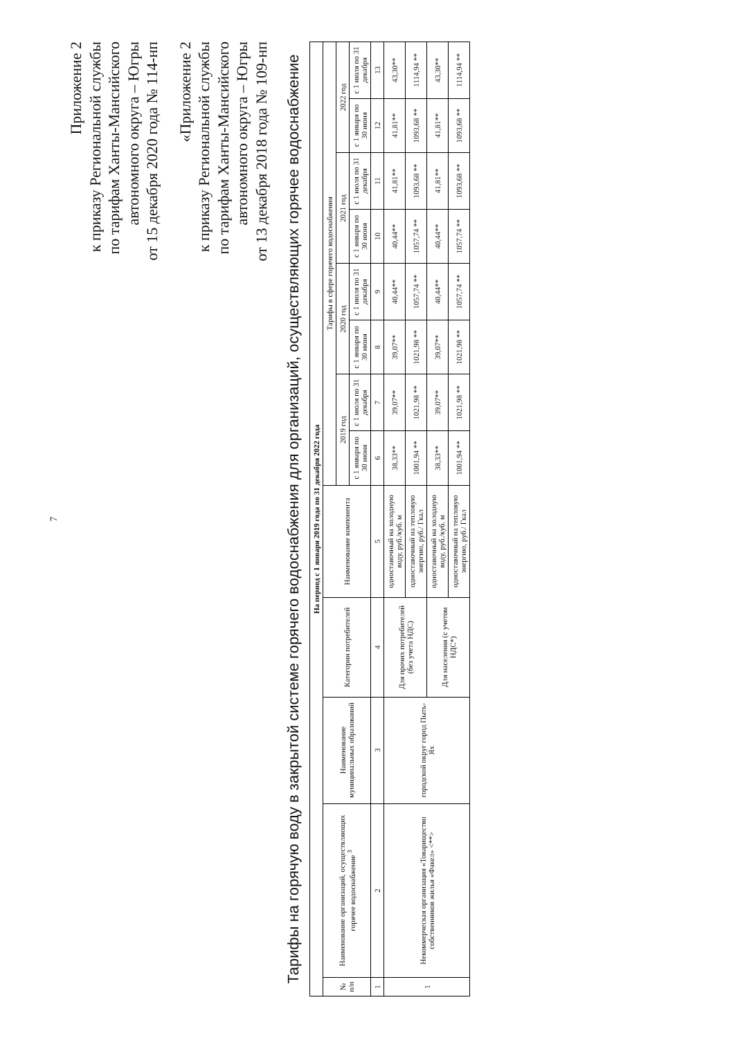7
Приложение 2
к приказу Региональной службы
по тарифам Ханты-Мансийского
автономного округа – Югры
от 15 декабря 2020 года № 114-нп
«Приложение 2
к приказу Региональной службы
по тарифам Ханты-Мансийского
автономного округа – Югры
от 13 декабря 2018 года № 109-нп
Тарифы на горячую воду в закрытой системе горячего водоснабжения для организаций, осуществляющих горячее водоснабжение
| На период с 1 января 2019 года по 31 декабря 2022 года | | | | | | | | | | | | |
| --- | --- | --- | --- | --- | --- | --- | --- | --- | --- | --- | --- | --- |
| № п/п | Наименование организаций, осуществляющих горячее водоснабжение <sup>3</sup> | Наименование муниципальных образований | Категории потребителей | Наименование компонента | Тарифы в сфере горячего водоснабжения | | | | | | | |
| | | | | | 2019 год | | 2020 год | | 2021 год | | 2022 год | |
| | | | | | с 1 января по 30 июня | с 1 июля по 31 декабря | с 1 января по 30 июня | с 1 июля по 31 декабря | с 1 января по 30 июня | с 1 июля по 31 декабря | с 1 января по 30 июня | с 1 июля по 31 декабря |
| 1 | 2 | 3 | 4 | 5 | 6 | 7 | 8 | 9 | 10 | 11 | 12 | 13 |
| 1 | Некоммерческая организация «Товарищество собственников жилья «Факел» <**> | городской округ город Пыть-Ях | Для прочих потребителей (без учета НДС) | одноставочный на холодную воду, руб./куб. м | 38,33** | 39,07** | 39,07** | 40,44** | 40,44** | 41,81** | 41,81** | 43,30** |
| | | | | одноставочный на тепловую энергию, руб./ Гкал | 1001,94 ** | 1021,98 ** | 1021,98 ** | 1057,74 ** | 1057,74 ** | 1093,68 ** | 1093,68 ** | 1114,94 ** |
| | | | Для населения (с учетом НДС*) | одноставочный на холодную воду, руб./куб. м | 38,33** | 39,07** | 39,07** | 40,44** | 40,44** | 41,81** | 41,81** | 43,30** |
| | | | | одноставочный на тепловую энергию, руб./ Гкал | 1001,94 ** | 1021,98 ** | 1021,98 ** | 1057,74 ** | 1057,74 ** | 1093,68 ** | 1093,68 ** | 1114,94 ** |